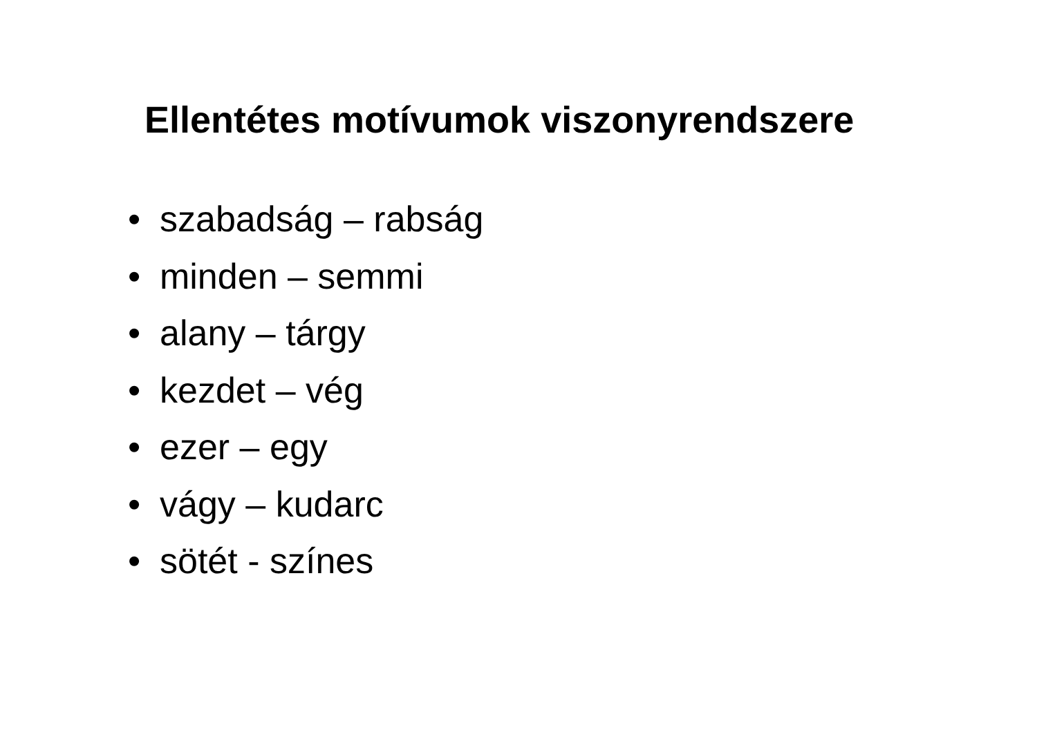Ellentétes motívumok viszonyrendszere
• szabadság – rabság
• minden – semmi
• alany – tárgy
• kezdet – vég
• ezer – egy
• vágy – kudarc
• sötét - színes